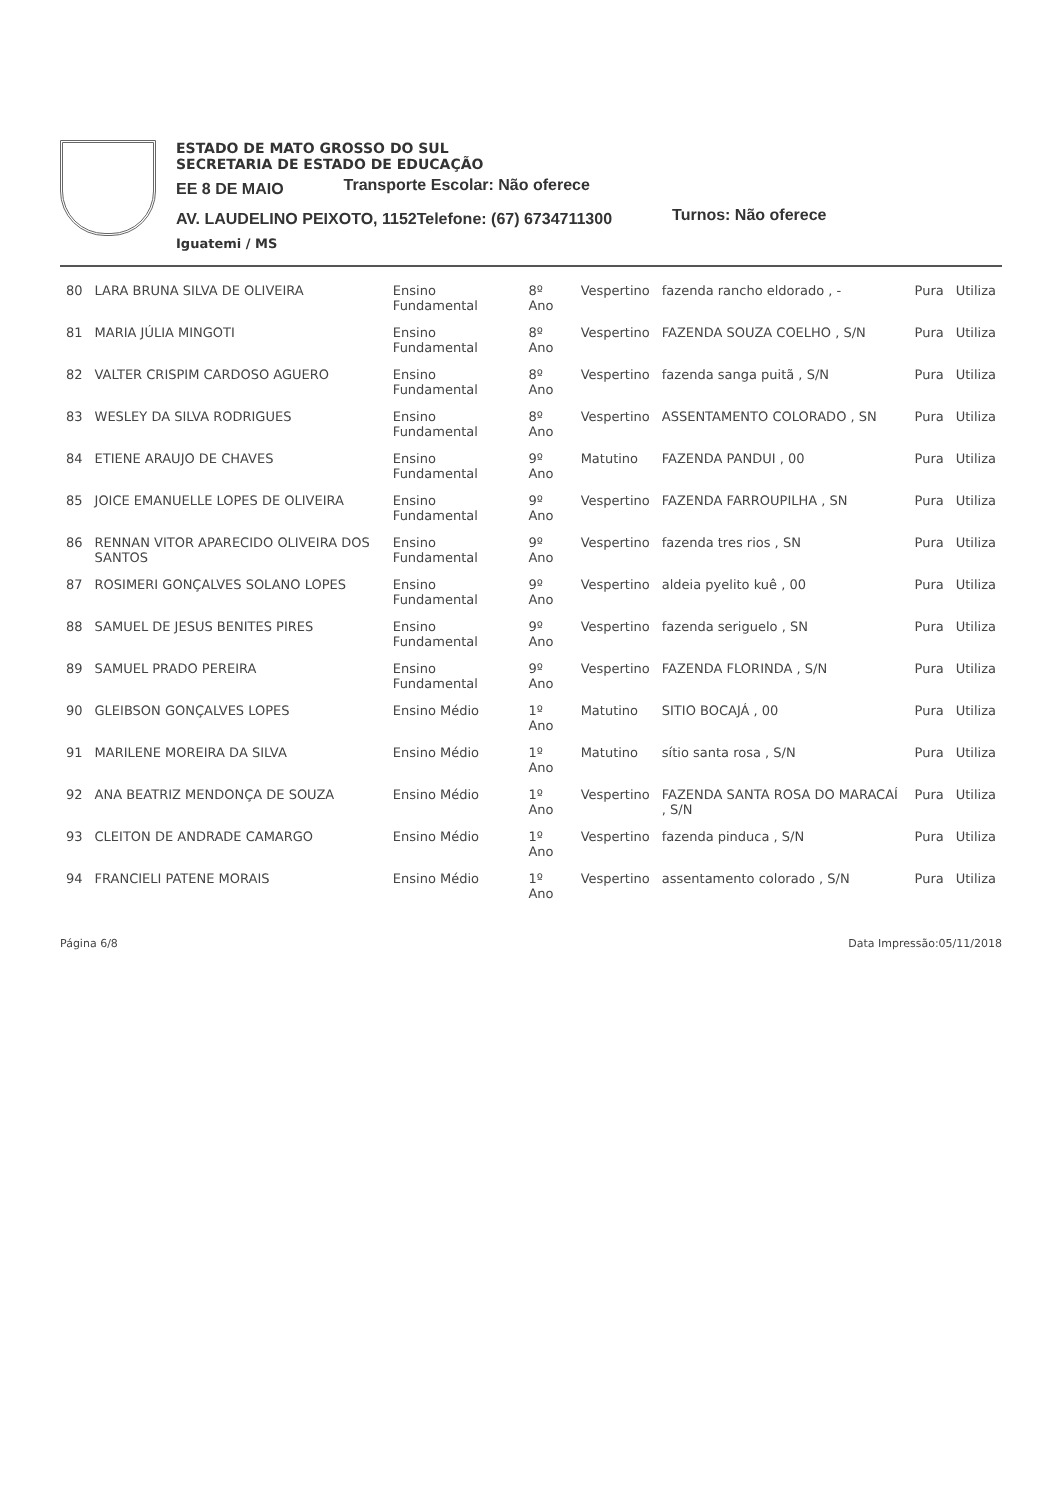ESTADO DE MATO GROSSO DO SUL
SECRETARIA DE ESTADO DE EDUCAÇÃO
EE 8 DE MAIO
Transporte Escolar: Não oferece
AV. LAUDELINO PEIXOTO, 1152Telefone: (67) 6734711300
Turnos: Não oferece
Iguatemi / MS
| 80 | LARA BRUNA SILVA DE OLIVEIRA | Ensino Fundamental | 8º Ano | Vespertino | fazenda rancho eldorado , - | Pura | Utiliza |
| 81 | MARIA JÚLIA MINGOTI | Ensino Fundamental | 8º Ano | Vespertino | FAZENDA SOUZA COELHO , S/N | Pura | Utiliza |
| 82 | VALTER CRISPIM CARDOSO AGUERO | Ensino Fundamental | 8º Ano | Vespertino | fazenda sanga puitã , S/N | Pura | Utiliza |
| 83 | WESLEY DA SILVA RODRIGUES | Ensino Fundamental | 8º Ano | Vespertino | ASSENTAMENTO COLORADO , SN | Pura | Utiliza |
| 84 | ETIENE ARAUJO DE CHAVES | Ensino Fundamental | 9º Ano | Matutino | FAZENDA PANDUI , 00 | Pura | Utiliza |
| 85 | JOICE EMANUELLE LOPES DE OLIVEIRA | Ensino Fundamental | 9º Ano | Vespertino | FAZENDA FARROUPILHA , SN | Pura | Utiliza |
| 86 | RENNAN VITOR APARECIDO OLIVEIRA DOS SANTOS | Ensino Fundamental | 9º Ano | Vespertino | fazenda tres rios , SN | Pura | Utiliza |
| 87 | ROSIMERI GONÇALVES SOLANO LOPES | Ensino Fundamental | 9º Ano | Vespertino | aldeia pyelito kuê , 00 | Pura | Utiliza |
| 88 | SAMUEL DE JESUS BENITES PIRES | Ensino Fundamental | 9º Ano | Vespertino | fazenda seriguelo , SN | Pura | Utiliza |
| 89 | SAMUEL PRADO PEREIRA | Ensino Fundamental | 9º Ano | Vespertino | FAZENDA FLORINDA , S/N | Pura | Utiliza |
| 90 | GLEIBSON GONÇALVES LOPES | Ensino Médio | 1º Ano | Matutino | SITIO BOCAJÁ , 00 | Pura | Utiliza |
| 91 | MARILENE MOREIRA DA SILVA | Ensino Médio | 1º Ano | Matutino | sítio santa rosa , S/N | Pura | Utiliza |
| 92 | ANA BEATRIZ MENDONÇA DE SOUZA | Ensino Médio | 1º Ano | Vespertino | FAZENDA SANTA ROSA DO MARACAÍ , S/N | Pura | Utiliza |
| 93 | CLEITON DE ANDRADE CAMARGO | Ensino Médio | 1º Ano | Vespertino | fazenda pinduca , S/N | Pura | Utiliza |
| 94 | FRANCIELI PATENE MORAIS | Ensino Médio | 1º Ano | Vespertino | assentamento colorado , S/N | Pura | Utiliza |
Página 6/8 Data Impressão:05/11/2018